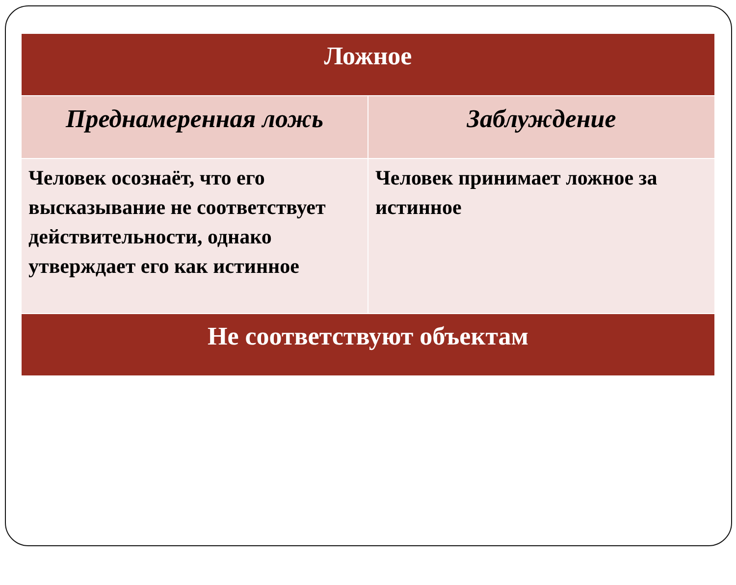| Ложное | |
| --- | --- |
| Преднамеренная ложь | Заблуждение |
| Человек осознаёт, что его высказывание не соответствует действительности, однако утверждает его как истинное | Человек принимает ложное за истинное |
| Не соответствуют объектам | |